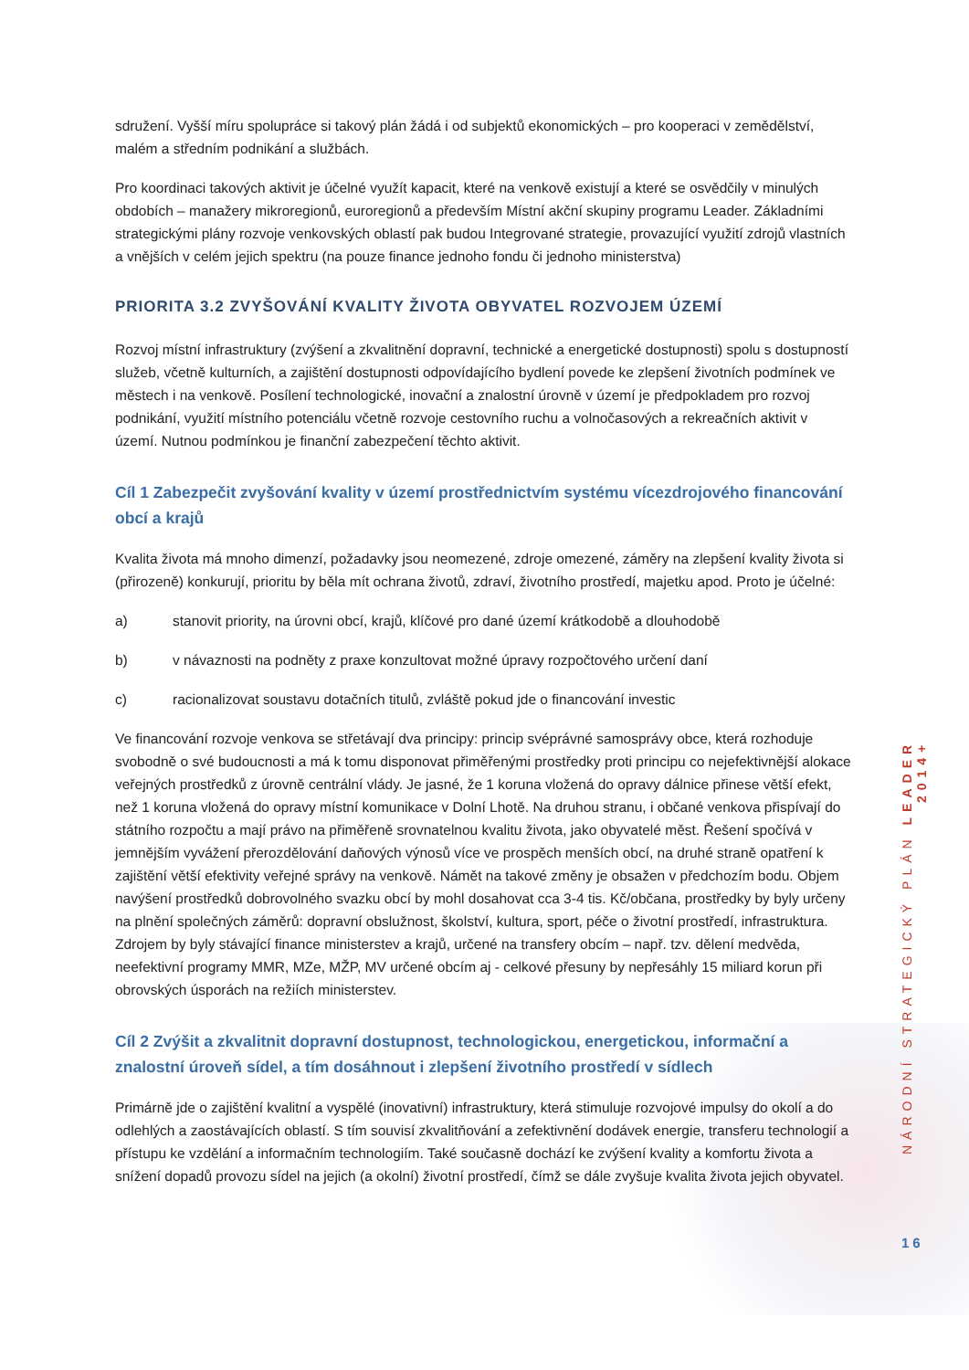sdružení. Vyšší míru spolupráce si takový plán žádá i od subjektů ekonomických – pro kooperaci v zemědělství, malém a středním podnikání a službách.
Pro koordinaci takových aktivit je účelné využít kapacit, které na venkově existují a které se osvědčily v minulých obdobích – manažery mikroregionů, euroregionů a především Místní akční skupiny programu Leader. Základními strategickými plány rozvoje venkovských oblastí pak budou Integrované strategie, provazující využití zdrojů vlastních a vnějších v celém jejich spektru (na pouze finance jednoho fondu či jednoho ministerstva)
PRIORITA 3.2 ZVYŠOVÁNÍ KVALITY ŽIVOTA OBYVATEL ROZVOJEM ÚZEMÍ
Rozvoj místní infrastruktury (zvýšení a zkvalitnění dopravní, technické a energetické dostupnosti) spolu s dostupností služeb, včetně kulturních, a zajištění dostupnosti odpovídajícího bydlení povede ke zlepšení životních podmínek ve městech i na venkově. Posílení technologické, inovační a znalostní úrovně v území je předpokladem pro rozvoj podnikání, využití místního potenciálu včetně rozvoje cestovního ruchu a volnočasových a rekreačních aktivit v území. Nutnou podmínkou je finanční zabezpečení těchto aktivit.
Cíl 1 Zabezpečit zvyšování kvality v území prostřednictvím systému vícezdrojového financování obcí a krajů
Kvalita života má mnoho dimenzí, požadavky jsou neomezené, zdroje omezené, záměry na zlepšení kvality života si (přirozeně) konkurují, prioritu by běla mít ochrana životů, zdraví, životního prostředí, majetku apod. Proto je účelné:
a) stanovit priority, na úrovni obcí, krajů, klíčové pro dané území krátkodobě a dlouhodobě
b) v návaznosti na podněty z praxe konzultovat možné úpravy rozpočtového určení daní
c) racionalizovat soustavu dotačních titulů, zvláště pokud jde o financování investic
Ve financování rozvoje venkova se střetávají dva principy: princip svéprávné samosprávy obce, která rozhoduje svobodně o své budoucnosti a má k tomu disponovat přiměřenými prostředky proti principu co nejefektivnější alokace veřejných prostředků z úrovně centrální vlády. Je jasné, že 1 koruna vložená do opravy dálnice přinese větší efekt, než 1 koruna vložená do opravy místní komunikace v Dolní Lhotě. Na druhou stranu, i občané venkova přispívají do státního rozpočtu a mají právo na přiměřeně srovnatelnou kvalitu života, jako obyvatelé měst. Řešení spočívá v jemnějším vyvážení přerozdělování daňových výnosů více ve prospěch menších obcí, na druhé straně opatření k zajištění větší efektivity veřejné správy na venkově. Námět na takové změny je obsažen v předchozím bodu. Objem navýšení prostředků dobrovolného svazku obcí by mohl dosahovat cca 3-4 tis. Kč/občana, prostředky by byly určeny na plnění společných záměrů: dopravní obslužnost, školství, kultura, sport, péče o životní prostředí, infrastruktura. Zdrojem by byly stávající finance ministerstev a krajů, určené na transfery obcím – např. tzv. dělení medvěda, neefektivní programy MMR, MZe, MŽP, MV určené obcím aj - celkové přesuny by nepřesáhly 15 miliard korun při obrovských úsporách na režiích ministerstev.
Cíl 2 Zvýšit a zkvalitnit dopravní dostupnost, technologickou, energetickou, informační a znalostní úroveň sídel, a tím dosáhnout i zlepšení životního prostředí v sídlech
Primárně jde o zajištění kvalitní a vyspělé (inovativní) infrastruktury, která stimuluje rozvojové impulsy do okolí a do odlehlých a zaostávajících oblastí. S tím souvisí zkvalitňování a zefektivnění dodávek energie, transferu technologií a přístupu ke vzdělání a informačním technologiím. Také současně dochází ke zvýšení kvality a komfortu života a snížení dopadů provozu sídel na jejich (a okolní) životní prostředí, čímž se dále zvyšuje kvalita života jejich obyvatel.
NÁRODNÍ STRATEGICKÝ PLÁN LEADER 2014+
16